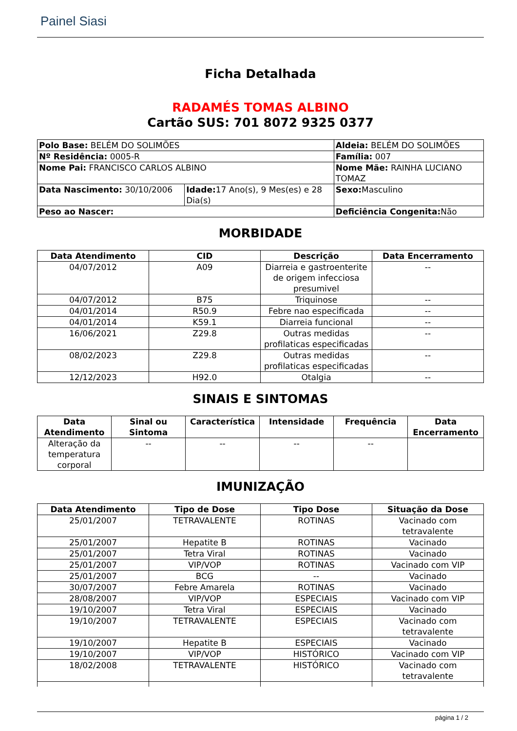Painel Siasi
Ficha Detalhada
RADAMÉS TOMAS ALBINO
Cartão SUS: 701 8072 9325 0377
| Polo Base: BELÉM DO SOLIMÕES | | Aldeia: BELÉM DO SOLIMÕES | |
| Nº Residência: 0005-R | | Família: 007 | |
| Nome Pai: FRANCISCO CARLOS ALBINO | | Nome Mãe: RAINHA LUCIANO TOMAZ | |
| Data Nascimento: 30/10/2006 | Idade: 17 Ano(s), 9 Mes(es) e 28 Dia(s) | | Sexo: Masculino |
| Peso ao Nascer: | | Deficiência Congenita: Não | |
MORBIDADE
| Data Atendimento | CID | Descrição | Data Encerramento |
| --- | --- | --- | --- |
| 04/07/2012 | A09 | Diarreia e gastroenterite de origem infecciosa presumivel | -- |
| 04/07/2012 | B75 | Triquinose | -- |
| 04/01/2014 | R50.9 | Febre nao especificada | -- |
| 04/01/2014 | K59.1 | Diarreia funcional | -- |
| 16/06/2021 | Z29.8 | Outras medidas profilaticas especificadas | -- |
| 08/02/2023 | Z29.8 | Outras medidas profilaticas especificadas | -- |
| 12/12/2023 | H92.0 | Otalgia | -- |
SINAIS E SINTOMAS
| Data Atendimento | Sinal ou Sintoma | Característica | Intensidade | Frequência | Data Encerramento |
| --- | --- | --- | --- | --- | --- |
| Alteração da temperatura corporal | -- | -- | -- | -- | |
IMUNIZAÇÃO
| Data Atendimento | Tipo de Dose | Tipo Dose | Situação da Dose |
| --- | --- | --- | --- |
| 25/01/2007 | TETRAVALENTE | ROTINAS | Vacinado com tetravalente |
| 25/01/2007 | Hepatite B | ROTINAS | Vacinado |
| 25/01/2007 | Tetra Viral | ROTINAS | Vacinado |
| 25/01/2007 | VIP/VOP | ROTINAS | Vacinado com VIP |
| 25/01/2007 | BCG | -- | Vacinado |
| 30/07/2007 | Febre Amarela | ROTINAS | Vacinado |
| 28/08/2007 | VIP/VOP | ESPECIAIS | Vacinado com VIP |
| 19/10/2007 | Tetra Viral | ESPECIAIS | Vacinado |
| 19/10/2007 | TETRAVALENTE | ESPECIAIS | Vacinado com tetravalente |
| 19/10/2007 | Hepatite B | ESPECIAIS | Vacinado |
| 19/10/2007 | VIP/VOP | HISTÓRICO | Vacinado com VIP |
| 18/02/2008 | TETRAVALENTE | HISTÓRICO | Vacinado com tetravalente |
página 1 / 2